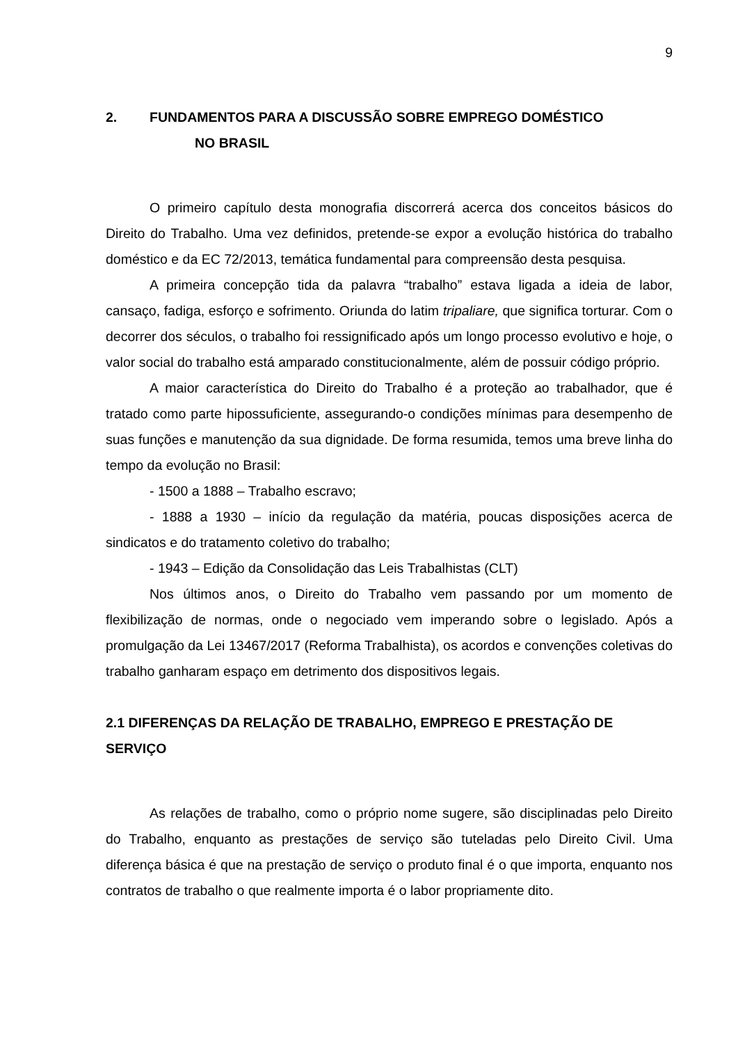9
2. FUNDAMENTOS PARA A DISCUSSÃO SOBRE EMPREGO DOMÉSTICO
NO BRASIL
O primeiro capítulo desta monografia discorrerá acerca dos conceitos básicos do Direito do Trabalho. Uma vez definidos, pretende-se expor a evolução histórica do trabalho doméstico e da EC 72/2013, temática fundamental para compreensão desta pesquisa.
A primeira concepção tida da palavra “trabalho” estava ligada a ideia de labor, cansaço, fadiga, esforço e sofrimento. Oriunda do latim tripaliare, que significa torturar. Com o decorrer dos séculos, o trabalho foi ressignificado após um longo processo evolutivo e hoje, o valor social do trabalho está amparado constitucionalmente, além de possuir código próprio.
A maior característica do Direito do Trabalho é a proteção ao trabalhador, que é tratado como parte hipossuficiente, assegurando-o condições mínimas para desempenho de suas funções e manutenção da sua dignidade. De forma resumida, temos uma breve linha do tempo da evolução no Brasil:
- 1500 a 1888 – Trabalho escravo;
- 1888 a 1930 – início da regulação da matéria, poucas disposições acerca de sindicatos e do tratamento coletivo do trabalho;
- 1943 – Edição da Consolidação das Leis Trabalhistas (CLT)
Nos últimos anos, o Direito do Trabalho vem passando por um momento de flexibilização de normas, onde o negociado vem imperando sobre o legislado. Após a promulgação da Lei 13467/2017 (Reforma Trabalhista), os acordos e convenções coletivas do trabalho ganharam espaço em detrimento dos dispositivos legais.
2.1 DIFERENÇAS DA RELAÇÃO DE TRABALHO, EMPREGO E PRESTAÇÃO DE SERVIÇO
As relações de trabalho, como o próprio nome sugere, são disciplinadas pelo Direito do Trabalho, enquanto as prestações de serviço são tuteladas pelo Direito Civil. Uma diferença básica é que na prestação de serviço o produto final é o que importa, enquanto nos contratos de trabalho o que realmente importa é o labor propriamente dito.